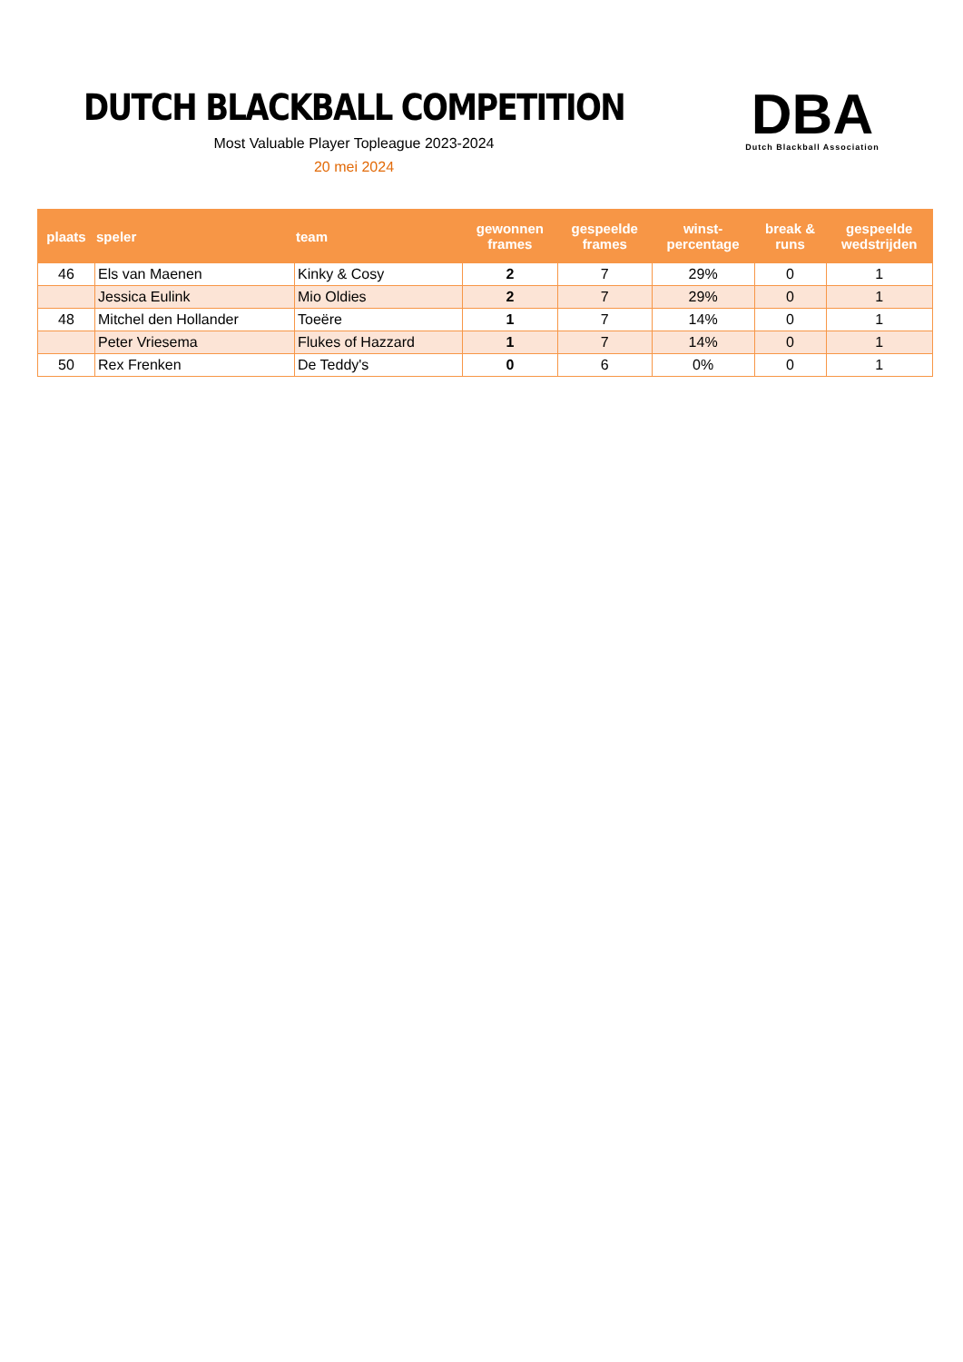DUTCH BLACKBALL COMPETITION
Most Valuable Player Topleague 2023-2024
20 mei 2024
DBA
Dutch Blackball Association
| plaats | speler | team | gewonnen frames | gespeelde frames | winst- percentage | break & runs | gespeelde wedstrijden |
| --- | --- | --- | --- | --- | --- | --- | --- |
| 46 | Els van Maenen | Kinky & Cosy | 2 | 7 | 29% | 0 | 1 |
| | Jessica Eulink | Mio Oldies | 2 | 7 | 29% | 0 | 1 |
| 48 | Mitchel den Hollander | Toeëre | 1 | 7 | 14% | 0 | 1 |
| | Peter Vriesema | Flukes of Hazzard | 1 | 7 | 14% | 0 | 1 |
| 50 | Rex Frenken | De Teddy's | 0 | 6 | 0% | 0 | 1 |